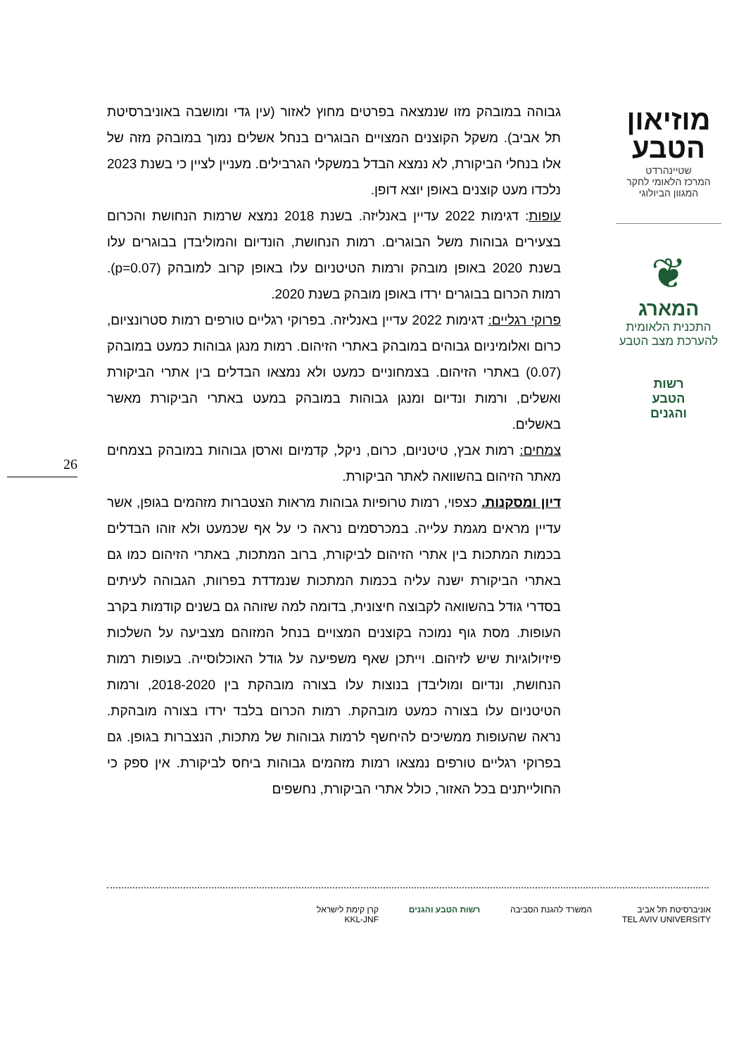מוזיאון
הטבע
שטיינהרדט
המרכז הלאומי לחקר המגוון הביולוגי
❦
המארג
התכנית הלאומית
להערכת מצב הטבע
רשות
הטבע
והגנים
גבוהה במובהק מזו שנמצאה בפרטים מחוץ לאזור (עין גדי ומושבה באוניברסיטת תל אביב). משקל הקוצנים המצויים הבוגרים בנחל אשלים נמוך במובהק מזה של אלו בנחלי הביקורת, לא נמצא הבדל במשקלי הגרבילים. מעניין לציין כי בשנת 2023 נלכדו מעט קוצנים באופן יוצא דופן.
עופות: דגימות 2022 עדיין באנליזה. בשנת 2018 נמצא שרמות הנחושת והכרום בצעירים גבוהות משל הבוגרים. רמות הנחושת, הונדיום והמוליבדן בבוגרים עלו בשנת 2020 באופן מובהק ורמות הטיטניום עלו באופן קרוב למובהק (p=0.07). רמות הכרום בבוגרים ירדו באופן מובהק בשנת 2020.
פרוקי רגליים: דגימות 2022 עדיין באנליזה. בפרוקי רגליים טורפים רמות סטרונציום, כרום ואלומיניום גבוהים במובהק באתרי הזיהום. רמות מנגן גבוהות כמעט במובהק (0.07) באתרי הזיהום. בצמחוניים כמעט ולא נמצאו הבדלים בין אתרי הביקורת ואשלים, ורמות ונדיום ומנגן גבוהות במובהק במעט באתרי הביקורת מאשר באשלים.
צמחים: רמות אבץ, טיטניום, כרום, ניקל, קדמיום וארסן גבוהות במובהק בצמחים מאתר הזיהום בהשוואה לאתר הביקורת.
דיון ומסקנות. כצפוי, רמות טרופיות גבוהות מראות הצטברות מזהמים בגופן, אשר עדיין מראים מגמת עלייה. במכרסמים נראה כי על אף שכמעט ולא זוהו הבדלים בכמות המתכות בין אתרי הזיהום לביקורת, ברוב המתכות, באתרי הזיהום כמו גם באתרי הביקורת ישנה עליה בכמות המתכות שנמדדת בפרוות, הגבוהה לעיתים בסדרי גודל בהשוואה לקבוצה חיצונית, בדומה למה שזוהה גם בשנים קודמות בקרב העופות. מסת גוף נמוכה בקוצנים המצויים בנחל המזוהם מצביעה על השלכות פיזיולוגיות שיש לזיהום. וייתכן שאף משפיעה על גודל האוכלוסייה. בעופות רמות הנחושת, ונדיום ומוליבדן בנוצות עלו בצורה מובהקת בין 2018-2020, ורמות הטיטניום עלו בצורה כמעט מובהקת. רמות הכרום בלבד ירדו בצורה מובהקת. נראה שהעופות ממשיכים להיחשף לרמות גבוהות של מתכות, הנצברות בגופן. גם בפרוקי רגליים טורפים נמצאו רמות מזהמים גבוהות ביחס לביקורת. אין ספק כי החולייתנים בכל האזור, כולל אתרי הביקורת, נחשפים
26
אוניברסיטת תל אביב
TEL AVIV UNIVERSITY
המשרד להגנת הסביבה רשות הטבע והגנים קרן קימת לישראל
KKL-JNF